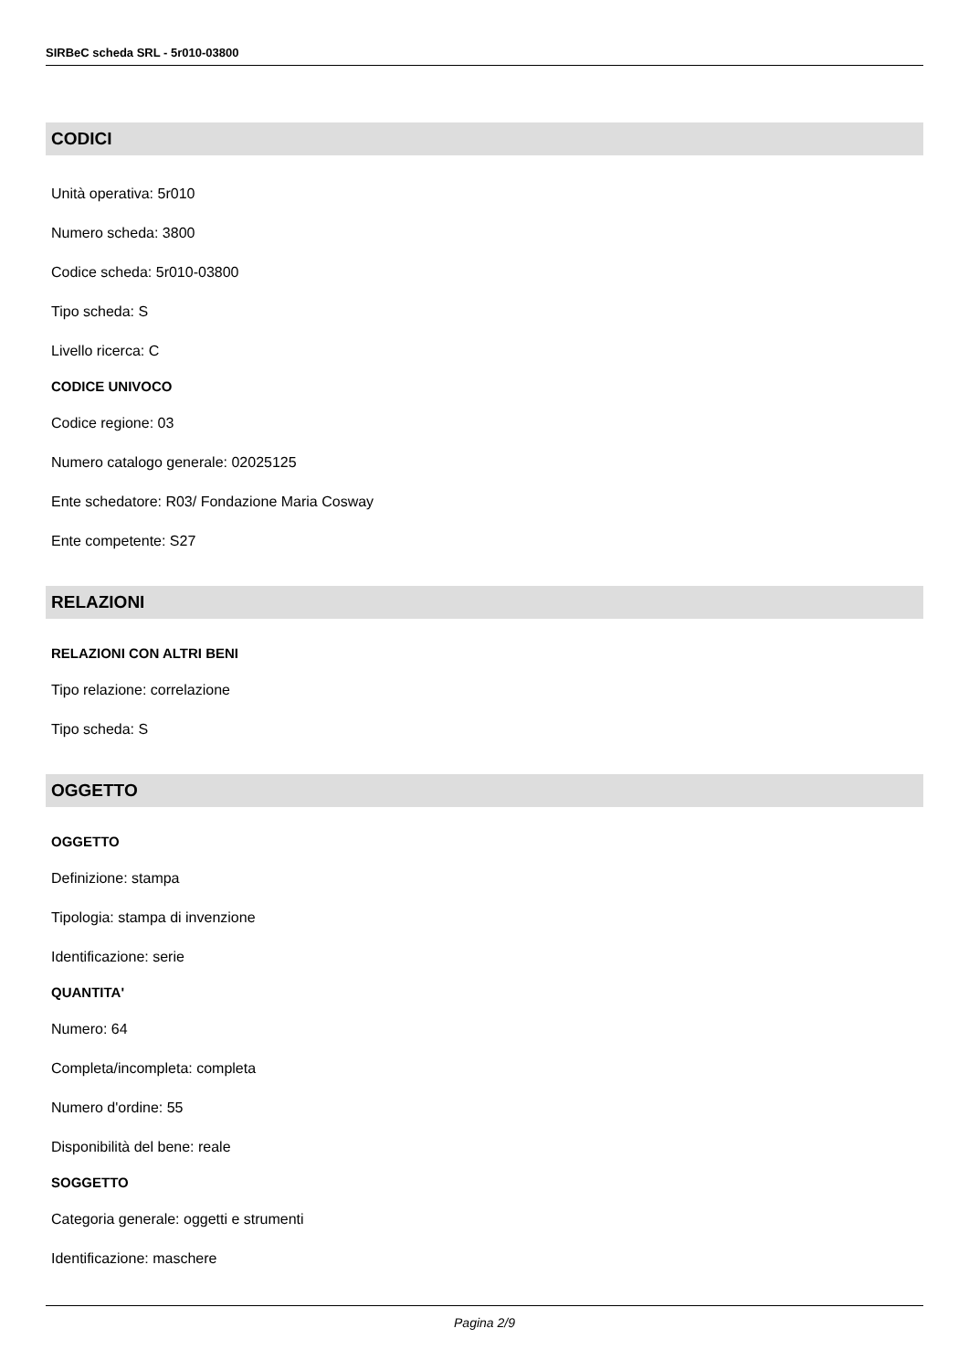SIRBeC scheda SRL - 5r010-03800
CODICI
Unità operativa: 5r010
Numero scheda: 3800
Codice scheda: 5r010-03800
Tipo scheda: S
Livello ricerca: C
CODICE UNIVOCO
Codice regione: 03
Numero catalogo generale: 02025125
Ente schedatore: R03/ Fondazione Maria Cosway
Ente competente: S27
RELAZIONI
RELAZIONI CON ALTRI BENI
Tipo relazione: correlazione
Tipo scheda: S
OGGETTO
OGGETTO
Definizione: stampa
Tipologia: stampa di invenzione
Identificazione: serie
QUANTITA'
Numero: 64
Completa/incompleta: completa
Numero d'ordine: 55
Disponibilità del bene: reale
SOGGETTO
Categoria generale: oggetti e strumenti
Identificazione: maschere
Pagina 2/9